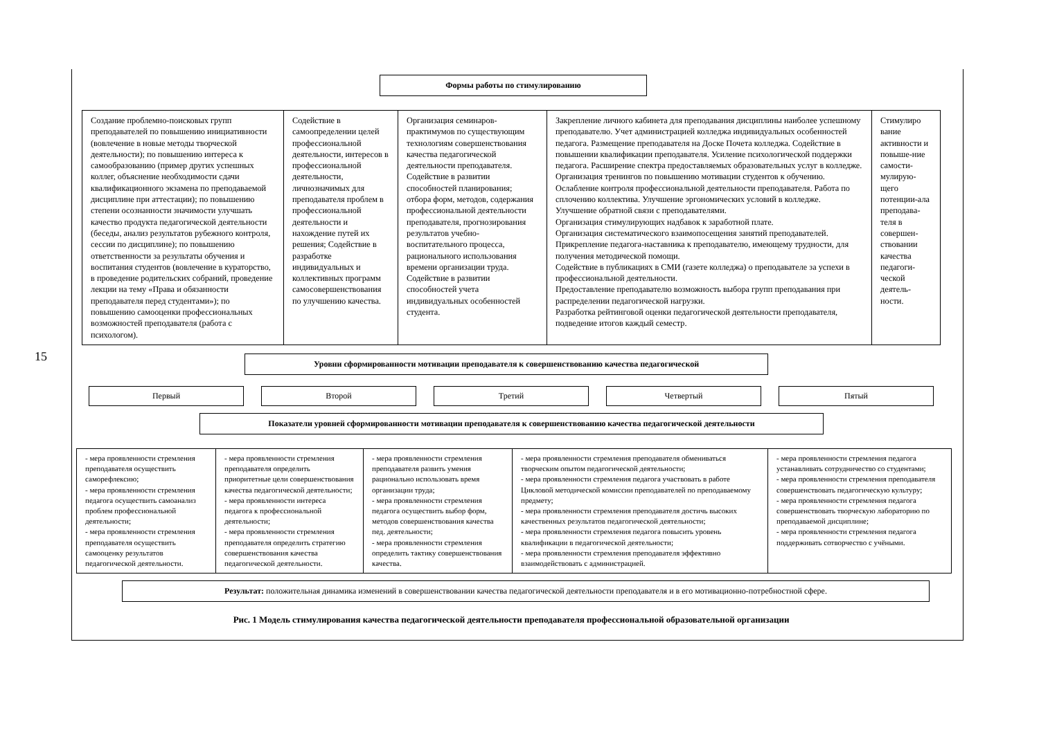15
Формы работы по стимулированию
Создание проблемно-поисковых групп преподавателей по повышению инициативности (вовлечение в новые методы творческой деятельности); по повышению интереса к самообразованию (пример других успешных коллег, объяснение необходимости сдачи квалификационного экзамена по преподаваемой дисциплине при аттестации); по повышению степени осознанности значимости улучшать качество продукта педагогической деятельности (беседы, анализ результатов рубежного контроля, сессии по дисциплине); по повышению ответственности за результаты обучения и воспитания студентов (вовлечение в кураторство, в проведение родительских собраний, проведение лекции на тему «Права и обязанности преподавателя перед студентами»); по повышению самооценки профессиональных возможностей преподавателя (работа с психологом).
Содействие в самоопределении целей профессиональной деятельности, интересов в профессиональной деятельности, личнозначимых для преподавателя проблем в профессиональной деятельности и нахождение путей их решения; Содействие в разработке индивидуальных и коллективных программ самосовершенствования по улучшению качества.
Организация семинаров-практимумов по существующим технологиям совершенствования качества педагогической деятельности преподавателя. Содействие в развитии способностей планирования; отбора форм, методов, содержания профессиональной деятельности преподавателя, прогнозирования результатов учебно-воспитательного процесса, рационального использования времени организации труда. Содействие в развитии способностей учета индивидуальных особенностей студента.
Закрепление личного кабинета для преподавания дисциплины наиболее успешному преподавателю. Учет администрацией колледжа индивидуальных особенностей педагога. Размещение преподавателя на Доске Почета колледжа. Содействие в повышении квалификации преподавателя. Усиление психологической поддержки педагога. Расширение спектра предоставляемых образовательных услуг в колледже. Организация тренингов по повышению мотивации студентов к обучению.
Ослабление контроля профессиональной деятельности преподавателя. Работа по сплочению коллектива. Улучшение эргономических условий в колледже.
Улучшение обратной связи с преподавателями.
Организация стимулирующих надбавок к заработной плате.
Организация систематического взаимопосещения занятий преподавателей.
Прикрепление педагога-наставника к преподавателю, имеющему трудности, для получения методической помощи.
Содействие в публикациях в СМИ (газете колледжа) о преподавателе за успехи в профессиональной деятельности.
Предоставление преподавателю возможность выбора групп преподавания при распределении педагогической нагрузки.
Разработка рейтинговой оценки педагогической деятельности преподавателя, подведение итогов каждый семестр.
Стимулиро вание активности и повыше-ние самости-мулирую-щего потенции-ала преподава-теля в совершен-ствовании качества педагоги-ческой деятель-ности.
Уровни сформированности мотивации преподавателя к совершенствованию качества педагогической
Первый Второй Третий Четвертый Пятый
Показатели уровней сформированности мотивации преподавателя к совершенствованию качества педагогической деятельности
- мера проявленности стремления преподавателя осуществить саморефлексию;
- мера проявленности стремления педагога осуществить самоанализ проблем профессиональной деятельности;
- мера проявленности стремления преподавателя осуществить самооценку результатов педагогической деятельности.
- мера проявленности стремления преподавателя определить приоритетные цели совершенствования качества педагогической деятельности;
- мера проявленности интереса педагога к профессиональной деятельности;
- мера проявленности стремления преподавателя определить стратегию совершенствования качества педагогической деятельности.
- мера проявленности стремления преподавателя развить умения рационально использовать время организации труда;
- мера проявленности стремления педагога осуществить выбор форм, методов совершенствования качества пед. деятельности;
- мера проявленности стремления определить тактику совершенствования качества.
- мера проявленности стремления преподавателя обмениваться творческим опытом педагогической деятельности;
- мера проявленности стремления педагога участвовать в работе Цикловой методической комиссии преподавателей по преподаваемому предмету;
- мера проявленности стремления преподавателя достичь высоких качественных результатов педагогической деятельности;
- мера проявленности стремления педагога повысить уровень квалификации в педагогической деятельности;
- мера проявленности стремления преподавателя эффективно взаимодействовать с администрацией.
- мера проявленности стремления педагога устанавливать сотрудничество со студентами;
- мера проявленности стремления преподавателя совершенствовать педагогическую культуру;
- мера проявленности стремления педагога совершенствовать творческую лабораторию по преподаваемой дисциплине;
- мера проявленности стремления педагога поддерживать сотворчество с учёными.
Результат: положительная динамика изменений в совершенствовании качества педагогической деятельности преподавателя и в его мотивационно-потребностной сфере.
Рис. 1 Модель стимулирования качества педагогической деятельности преподавателя профессиональной образовательной организации